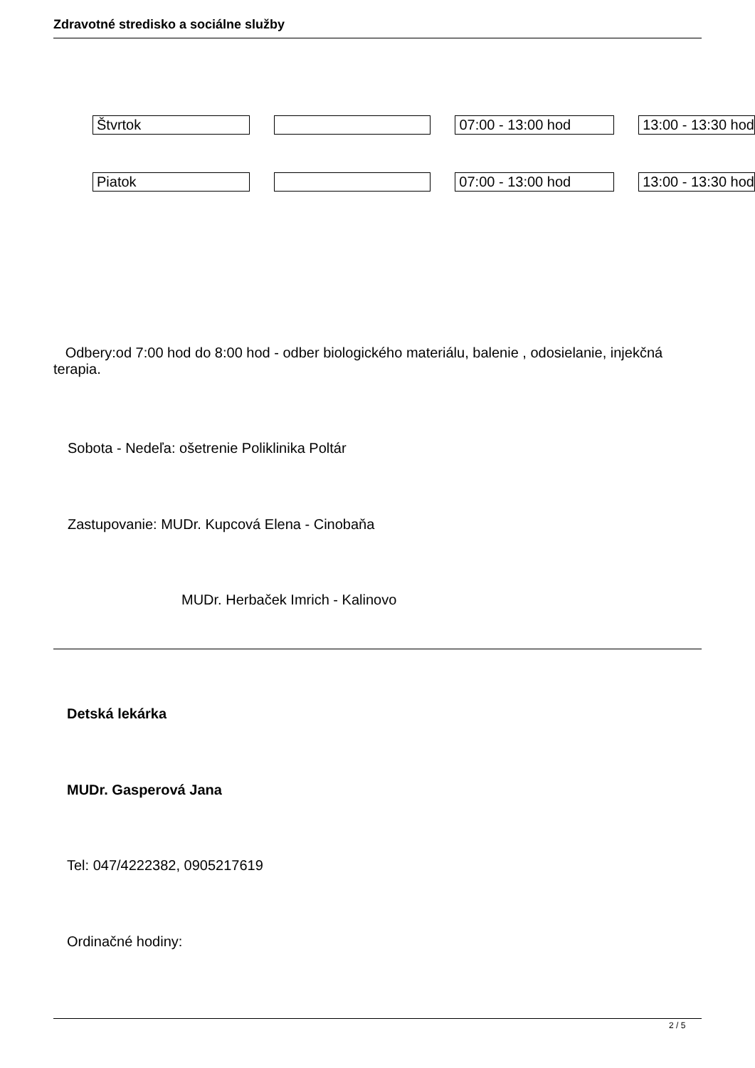Zdravotné stredisko a sociálne služby
| Štvrtok | | | | 07:00 - 13:00 hod | | 13:00 - 13:30 hod |
| Piatok | | | | 07:00 - 13:00 hod | | 13:00 - 13:30 hod |
Odbery:od 7:00 hod do 8:00 hod - odber biologického materiálu, balenie , odosielanie, injekčná terapia.
Sobota - Nedeľa: ošetrenie Poliklinika Poltár
Zastupovanie: MUDr. Kupcová Elena - Cinobaňa
MUDr. Herbaček Imrich - Kalinovo
Detská lekárka
MUDr. Gasperová Jana
Tel: 047/4222382, 0905217619
Ordinačné hodiny:
2 / 5